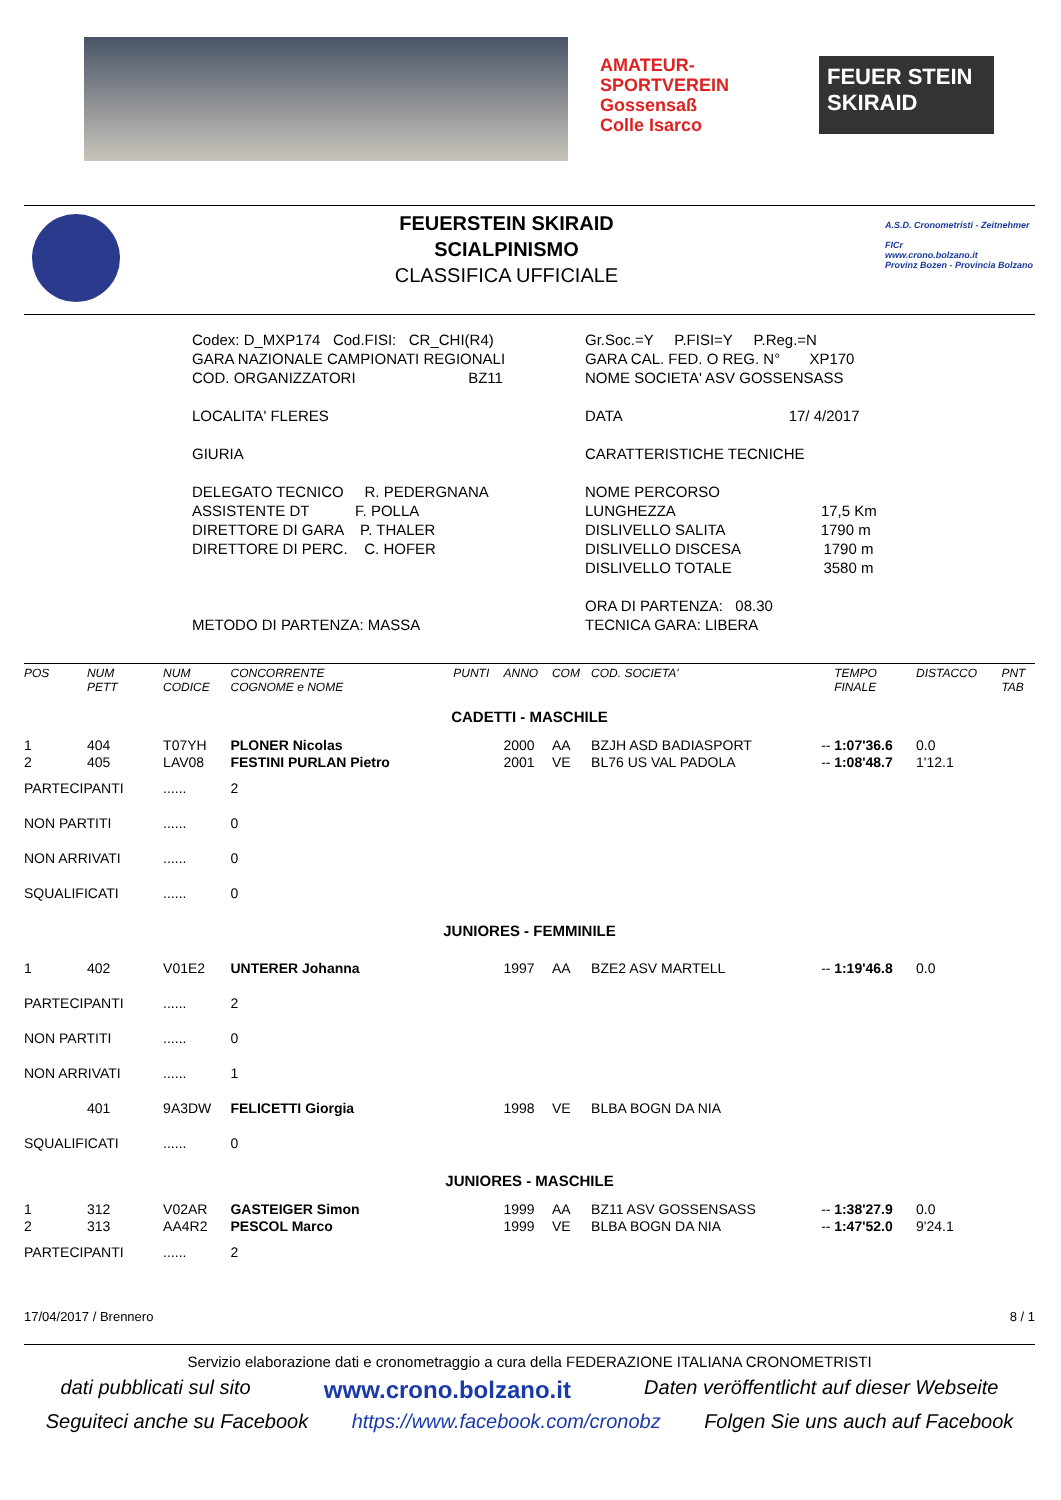AMATEUR-
SPORTVEREIN
Gossensaß
Colle Isarco
FEUER STEIN SKIRAID
FEUERSTEIN SKIRAID
SCIALPINISMO
CLASSIFICA UFFICIALE
A.S.D. Cronometristi - Zeitnehmer
FICr
www.crono.bolzano.it
Provinz Bozen - Provincia Bolzano
Codex: D_MXP174 Cod.FISI: CR_CHI(R4)
GARA NAZIONALE CAMPIONATI REGIONALI
COD. ORGANIZZATORI BZ11
LOCALITA' FLERES
GIURIA
DELEGATO TECNICO R. PEDERGNANA
ASSISTENTE DT F. POLLA
DIRETTORE DI GARA P. THALER
DIRETTORE DI PERC. C. HOFER
METODO DI PARTENZA: MASSA
Gr.Soc.=Y P.FISI=Y P.Reg.=N
GARA CAL. FED. O REG. N° XP170
NOME SOCIETA' ASV GOSSENSASS
DATA 17/ 4/2017
CARATTERISTICHE TECNICHE
NOME PERCORSO
LUNGHEZZA 17,5 Km
DISLIVELLO SALITA 1790 m
DISLIVELLO DISCESA 1790 m
DISLIVELLO TOTALE 3580 m
ORA DI PARTENZA: 08.30
TECNICA GARA: LIBERA
| POS | NUM PETT | NUM CODICE | CONCORRENTE COGNOME e NOME | PUNTI | ANNO | COM | COD. SOCIETA' | | TEMPO FINALE | DISTACCO | PNT TAB |
| --- | --- | --- | --- | --- | --- | --- | --- | --- | --- | --- | --- |
| CADETTI - MASCHILE | | | | | | | | | | | |
| 1 | 404 | T07YH | PLONER Nicolas | | 2000 | AA | BZJH ASD BADIASPORT | -- | 1:07'36.6 | 0.0 | |
| 2 | 405 | LAV08 | FESTINI PURLAN Pietro | | 2001 | VE | BL76 US VAL PADOLA | -- | 1:08'48.7 | 1'12.1 | |
| PARTECIPANTI | | ...... | 2 | | | | | | | | |
| NON PARTITI | | ...... | 0 | | | | | | | | |
| NON ARRIVATI | | ...... | 0 | | | | | | | | |
| SQUALIFICATI | | ...... | 0 | | | | | | | | |
| JUNIORES - FEMMINILE | | | | | | | | | | | |
| 1 | 402 | V01E2 | UNTERER Johanna | | 1997 | AA | BZE2 ASV MARTELL | -- | 1:19'46.8 | 0.0 | |
| PARTECIPANTI | | ...... | 2 | | | | | | | | |
| NON PARTITI | | ...... | 0 | | | | | | | | |
| NON ARRIVATI | | ...... | 1 | | | | | | | | |
| | 401 | 9A3DW | FELICETTI Giorgia | | 1998 | VE | BLBA BOGN DA NIA | | | | |
| SQUALIFICATI | | ...... | 0 | | | | | | | | |
| JUNIORES - MASCHILE | | | | | | | | | | | |
| 1 | 312 | V02AR | GASTEIGER Simon | | 1999 | AA | BZ11 ASV GOSSENSASS | -- | 1:38'27.9 | 0.0 | |
| 2 | 313 | AA4R2 | PESCOL Marco | | 1999 | VE | BLBA BOGN DA NIA | -- | 1:47'52.0 | 9'24.1 | |
| PARTECIPANTI | | ...... | 2 | | | | | | | | |
17/04/2017 / Brennero 8 / 1
Servizio elaborazione dati e cronometraggio a cura della FEDERAZIONE ITALIANA CRONOMETRISTI
dati pubblicati sul sito www.crono.bolzano.it Daten veröffentlicht auf dieser Webseite
Seguiteci anche su Facebook https://www.facebook.com/cronobz Folgen Sie uns auch auf Facebook